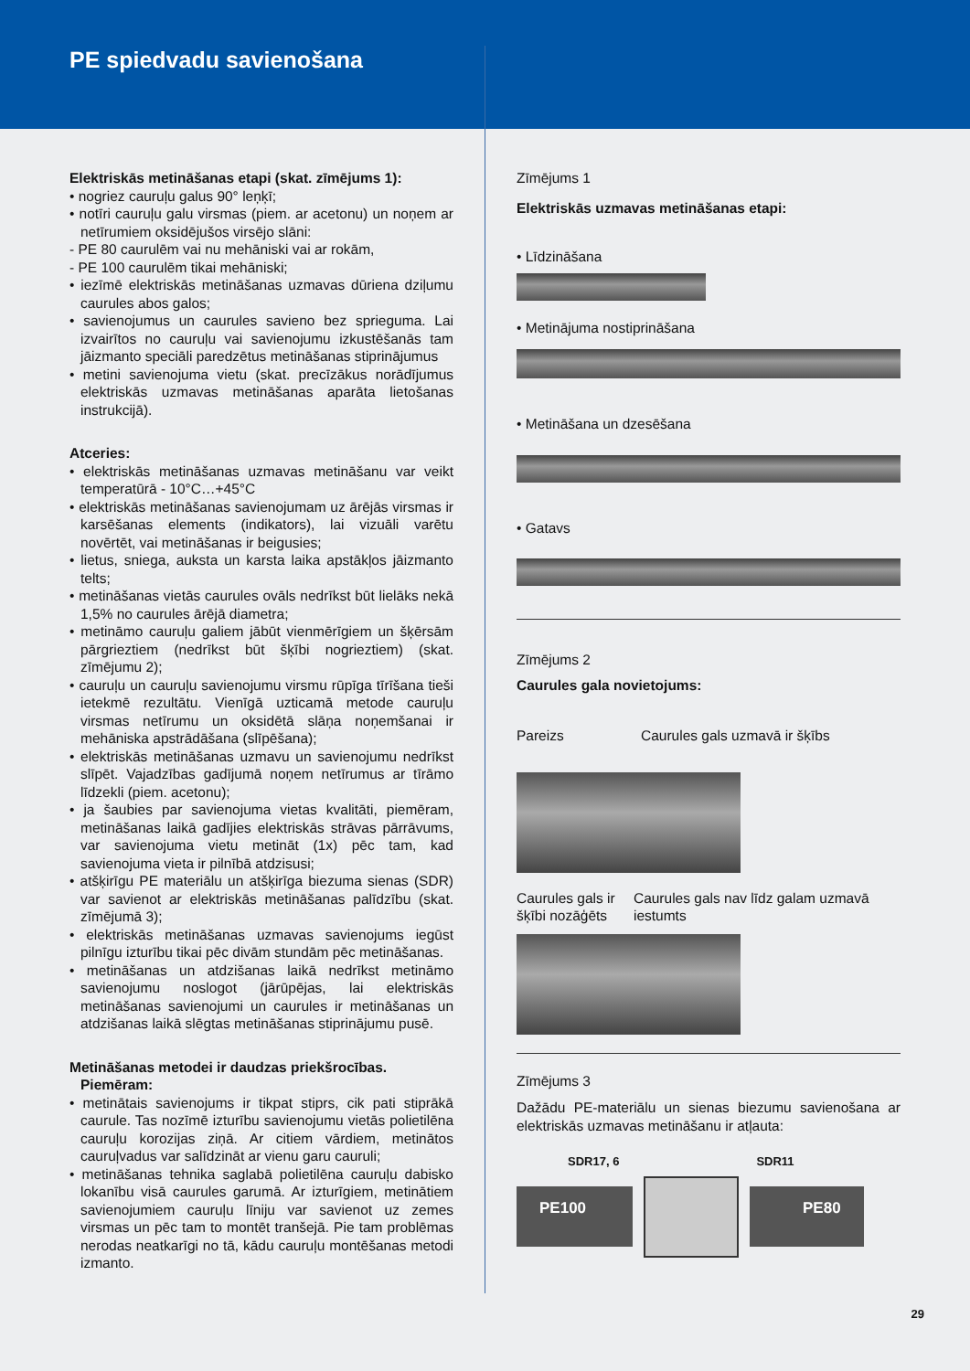PE spiedvadu savienošana
Elektriskās metināšanas etapi (skat. zīmējums 1):
• nogriez cauruļu galus 90° leņķī;
• notīri cauruļu galu virsmas (piem. ar acetonu) un noņem ar netīrumiem oksidējušos virsējo slāni:
- PE 80 caurulēm vai nu mehāniski vai ar rokām,
- PE 100 caurulēm tikai mehāniski;
• iezīmē elektriskās metināšanas uzmavas dūriena dziļumu caurules abos galos;
• savienojumus un caurules savieno bez sprieguma. Lai izvairītos no cauruļu vai savienojumu izkustēšanās tam jāizmanto speciāli paredzētus metināšanas stiprinājumus
• metini savienojuma vietu (skat. precīzākus norādījumus elektriskās uzmavas metināšanas aparāta lietošanas instrukcijā).
Atceries:
• elektriskās metināšanas uzmavas metināšanu var veikt temperatūrā - 10°C…+45°C
• elektriskās metināšanas savienojumam uz ārējās virsmas ir karsēšanas elements (indikators), lai vizuāli varētu novērtēt, vai metināšanas ir beigusies;
• lietus, sniega, auksta un karsta laika apstākļos jāizmanto telts;
• metināšanas vietās caurules ovāls nedrīkst būt lielāks nekā 1,5% no caurules ārējā diametra;
• metināmo cauruļu galiem jābūt vienmērīgiem un šķērsām pārgrieztiem (nedrīkst būt šķībi nogrieztiem) (skat. zīmējumu 2);
• cauruļu un cauruļu savienojumu virsmu rūpīga tīrīšana tieši ietekmē rezultātu. Vienīgā uzticamā metode cauruļu virsmas netīrumu un oksidētā slāņa noņemšanai ir mehāniska apstrādāšana (slīpēšana);
• elektriskās metināšanas uzmavu un savienojumu nedrīkst slīpēt. Vajadzības gadījumā noņem netīrumus ar tīrāmo līdzekli (piem. acetonu);
• ja šaubies par savienojuma vietas kvalitāti, piemēram, metināšanas laikā gadījies elektriskās strāvas pārrāvums, var savienojuma vietu metināt (1x) pēc tam, kad savienojuma vieta ir pilnībā atdzisusi;
• atšķirīgu PE materiālu un atšķirīga biezuma sienas (SDR) var savienot ar elektriskās metināšanas palīdzību (skat. zīmējumā 3);
• elektriskās metināšanas uzmavas savienojums iegūst pilnīgu izturību tikai pēc divām stundām pēc metināšanas.
• metināšanas un atdzišanas laikā nedrīkst metināmo savienojumu noslogot (jārūpējas, lai elektriskās metināšanas savienojumi un caurules ir metināšanas un atdzišanas laikā slēgtas metināšanas stiprinājumu pusē.
Metināšanas metodei ir daudzas priekšrocības.
Piemēram:
• metinātais savienojums ir tikpat stiprs, cik pati stiprākā caurule. Tas nozīmē izturību savienojumu vietās polietilēna cauruļu korozijas ziņā. Ar citiem vārdiem, metinātos cauruļvadus var salīdzināt ar vienu garu cauruli;
• metināšanas tehnika saglabā polietilēna cauruļu dabisko lokanību visā caurules garumā. Ar izturīgiem, metinātiem savienojumiem cauruļu līniju var savienot uz zemes virsmas un pēc tam to montēt tranšejā. Pie tam problēmas nerodas neatkarīgi no tā, kādu cauruļu montēšanas metodi izmanto.
Zīmējums 1
Elektriskās uzmavas metināšanas etapi:
• Līdzināšana
• Metinājuma nostiprināšana
• Metināšana un dzesēšana
• Gatavs
Zīmējums 2
Caurules gala novietojums:
Pareizs Caurules gals uzmavā ir šķībs
Caurules gals ir šķībi nozāģēts
Caurules gals nav līdz galam uzmavā iestumts
Zīmējums 3
Dažādu PE-materiālu un sienas biezumu savienošana ar elektriskās uzmavas metināšanu ir atļauta:
SDR17, 6 SDR11
PE100 PE80
29